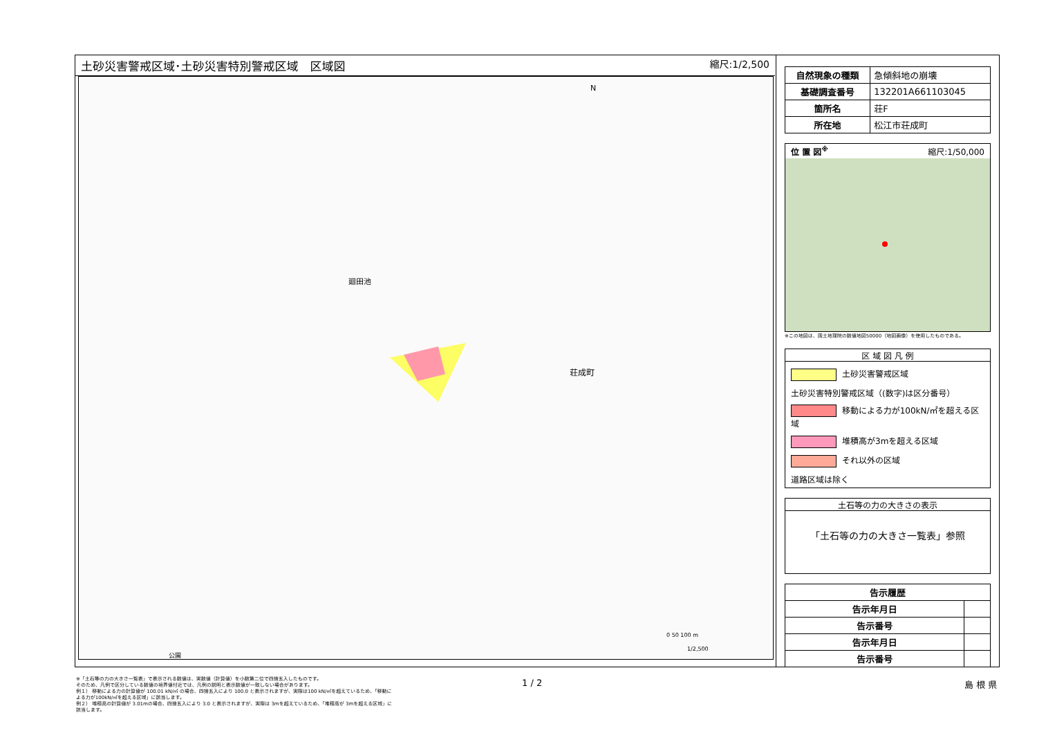土砂災害警戒区域･土砂災害特別警戒区域　区域図 縮尺:1/2,500
廻田池
荘成町
N
公園
0 50 100 m
1/2,500
| 自然現象の種類 | 急傾斜地の崩壊 |
| 基礎調査番号 | 132201A661103045 |
| 箇所名 | 荘F |
| 所在地 | 松江市荘成町 |
位 置 図<sup>※</sup> 縮尺:1/50,000
※この地図は、国土地理院の数値地図50000（地図画像）を使用したものである。
区 域 図 凡 例
土砂災害警戒区域
土砂災害特別警戒区域（(数字)は区分番号）
移動による力が100kN/㎡を超える区域
堆積高が3mを超える区域
それ以外の区域
道路区域は除く
土石等の力の大きさの表示
「土石等の力の大きさ一覧表」参照
| 告示履歴 | |
| --- | --- |
| 告示年月日 | |
| 告示番号 | |
| 告示年月日 | |
| 告示番号 | |
※「土石等の力の大きさ一覧表」で表示される数値は、実数値（計算値）を小数第二位で四捨五入したものです。
そのため、凡例で区分している数値の境界値付近では、凡例の説明と表示数値が一致しない場合があります。
例１） 移動による力の計算値が 100.01 kN/㎡ の場合、四捨五入により 100.0 と表示されますが、実際は100 kN/㎡を超えているため、「移動による力が100kN/㎡を超える区域」に該当します。
例２） 堆積高の計算値が 3.01mの場合、四捨五入により 3.0 と表示されますが、実際は 3mを超えているため、「堆積高が 3mを超える区域」に該当します。
1 / 2 島 根 県